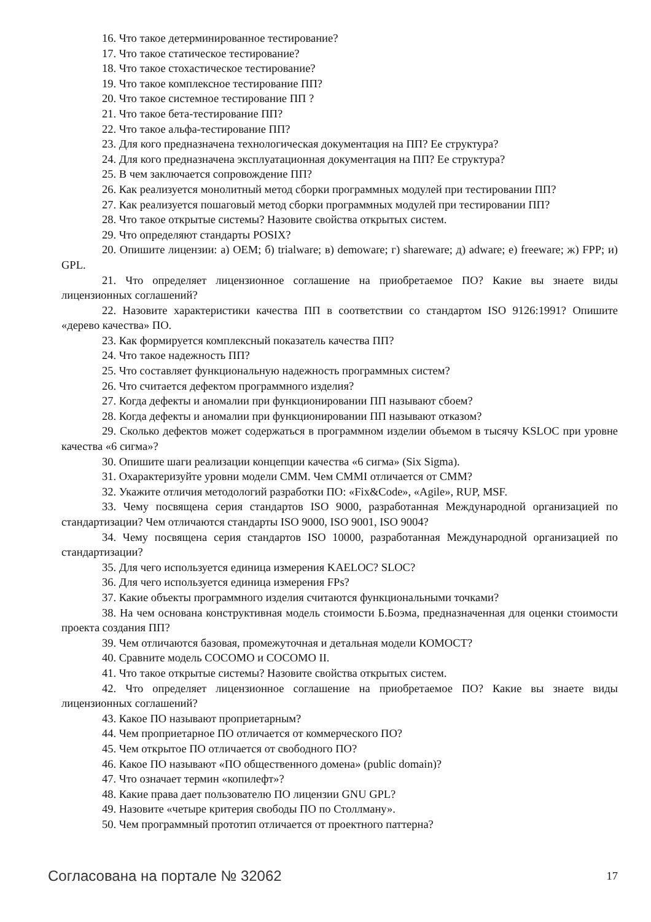16. Что такое детерминированное тестирование?
17. Что такое статическое тестирование?
18. Что такое стохастическое тестирование?
19. Что такое комплексное тестирование ПП?
20. Что такое системное тестирование ПП ?
21. Что такое бета-тестирование ПП?
22. Что такое альфа-тестирование ПП?
23. Для кого предназначена технологическая документация на ПП? Ее структура?
24. Для кого предназначена эксплуатационная документация на ПП? Ее структура?
25. В чем заключается сопровождение ПП?
26. Как реализуется монолитный метод сборки программных модулей при тестировании ПП?
27. Как реализуется пошаговый метод сборки программных модулей при тестировании ПП?
28. Что такое открытые системы? Назовите свойства открытых систем.
29. Что определяют стандарты POSIX?
20. Опишите лицензии: а) OEM; б) trialware; в) demoware; г) shareware; д) adware; е) freeware; ж) FPP; и) GPL.
21. Что определяет лицензионное соглашение на приобретаемое ПО? Какие вы знаете виды лицензионных соглашений?
22. Назовите характеристики качества ПП в соответствии со стандартом ISO 9126:1991? Опишите «дерево качества» ПО.
23. Как формируется комплексный показатель качества ПП?
24. Что такое надежность ПП?
25. Что составляет функциональную надежность программных систем?
26. Что считается дефектом программного изделия?
27. Когда дефекты и аномалии при функционировании ПП называют сбоем?
28. Когда дефекты и аномалии при функционировании ПП называют отказом?
29. Сколько дефектов может содержаться в программном изделии объемом в тысячу KSLOC при уровне качества «6 сигма»?
30. Опишите шаги реализации концепции качества «6 сигма» (Six Sigma).
31. Охарактеризуйте уровни модели CMM. Чем CMMI отличается от CMM?
32. Укажите отличия методологий разработки ПО: «Fix&Code», «Agile», RUP, MSF.
33. Чему посвящена серия стандартов ISO 9000, разработанная Международной организацией по стандартизации? Чем отличаются стандарты ISO 9000, ISO 9001, ISO 9004?
34. Чему посвящена серия стандартов ISO 10000, разработанная Международной организацией по стандартизации?
35. Для чего используется единица измерения KAELOC? SLOC?
36. Для чего используется единица измерения FPs?
37. Какие объекты программного изделия считаются функциональными точками?
38. На чем основана конструктивная модель стоимости Б.Боэма, предназначенная для оценки стоимости проекта создания ПП?
39. Чем отличаются базовая, промежуточная и детальная модели КОМОСТ?
40. Сравните модель COCOMO и COCOMO II.
41. Что такое открытые системы? Назовите свойства открытых систем.
42. Что определяет лицензионное соглашение на приобретаемое ПО? Какие вы знаете виды лицензионных соглашений?
43. Какое ПО называют проприетарным?
44. Чем проприетарное ПО отличается от коммерческого ПО?
45. Чем открытое ПО отличается от свободного ПО?
46. Какое ПО называют «ПО общественного домена» (public domain)?
47. Что означает термин «копилефт»?
48. Какие права дает пользователю ПО лицензии GNU GPL?
49. Назовите «четыре критерия свободы ПО по Столлману».
50. Чем программный прототип отличается от проектного паттерна?
Согласована на портале № 32062 17